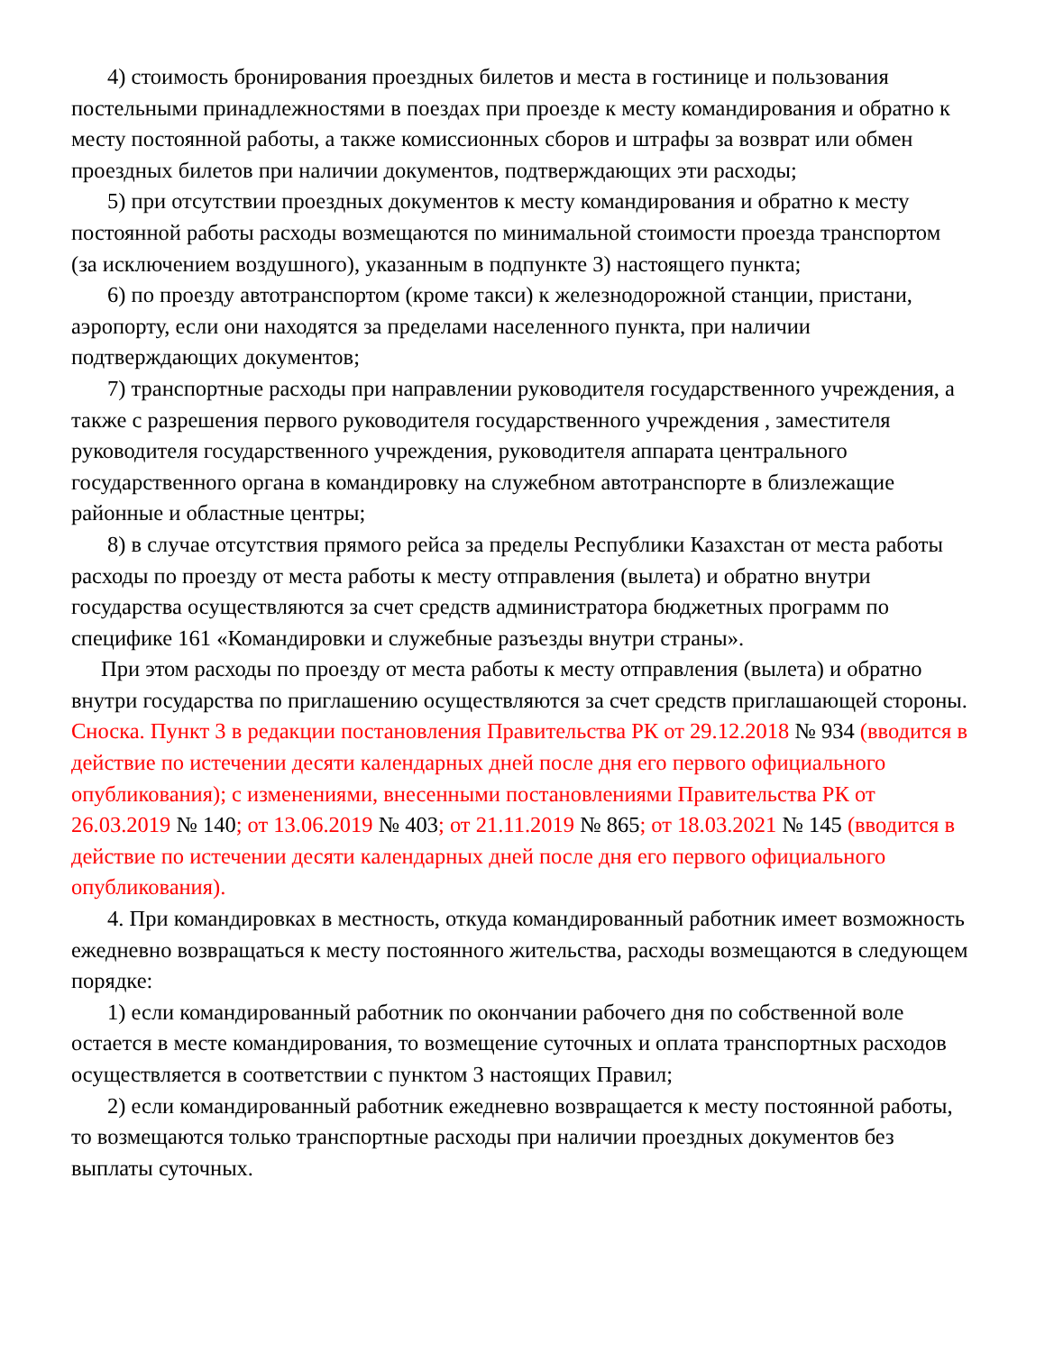4) стоимость бронирования проездных билетов и места в гостинице и пользования постельными принадлежностями в поездах при проезде к месту командирования и обратно к месту постоянной работы, а также комиссионных сборов и штрафы за возврат или обмен проездных билетов при наличии документов, подтверждающих эти расходы;
5) при отсутствии проездных документов к месту командирования и обратно к месту постоянной работы расходы возмещаются по минимальной стоимости проезда транспортом (за исключением воздушного), указанным в подпункте 3) настоящего пункта;
6) по проезду автотранспортом (кроме такси) к железнодорожной станции, пристани, аэропорту, если они находятся за пределами населенного пункта, при наличии подтверждающих документов;
7) транспортные расходы при направлении руководителя государственного учреждения, а также с разрешения первого руководителя государственного учреждения , заместителя руководителя государственного учреждения, руководителя аппарата центрального государственного органа в командировку на служебном автотранспорте в близлежащие районные и областные центры;
8) в случае отсутствия прямого рейса за пределы Республики Казахстан от места работы расходы по проезду от места работы к месту отправления (вылета) и обратно внутри государства осуществляются за счет средств администратора бюджетных программ по специфике 161 «Командировки и служебные разъезды внутри страны».
При этом расходы по проезду от места работы к месту отправления (вылета) и обратно внутри государства по приглашению осуществляются за счет средств приглашающей стороны.
Сноска. Пункт 3 в редакции постановления Правительства РК от 29.12.2018 № 934 (вводится в действие по истечении десяти календарных дней после дня его первого официального опубликования); с изменениями, внесенными постановлениями Правительства РК от 26.03.2019 № 140; от 13.06.2019 № 403; от 21.11.2019 № 865; от 18.03.2021 № 145 (вводится в действие по истечении десяти календарных дней после дня его первого официального опубликования).
4. При командировках в местность, откуда командированный работник имеет возможность ежедневно возвращаться к месту постоянного жительства, расходы возмещаются в следующем порядке:
1) если командированный работник по окончании рабочего дня по собственной воле остается в месте командирования, то возмещение суточных и оплата транспортных расходов осуществляется в соответствии с пунктом 3 настоящих Правил;
2) если командированный работник ежедневно возвращается к месту постоянной работы, то возмещаются только транспортные расходы при наличии проездных документов без выплаты суточных.